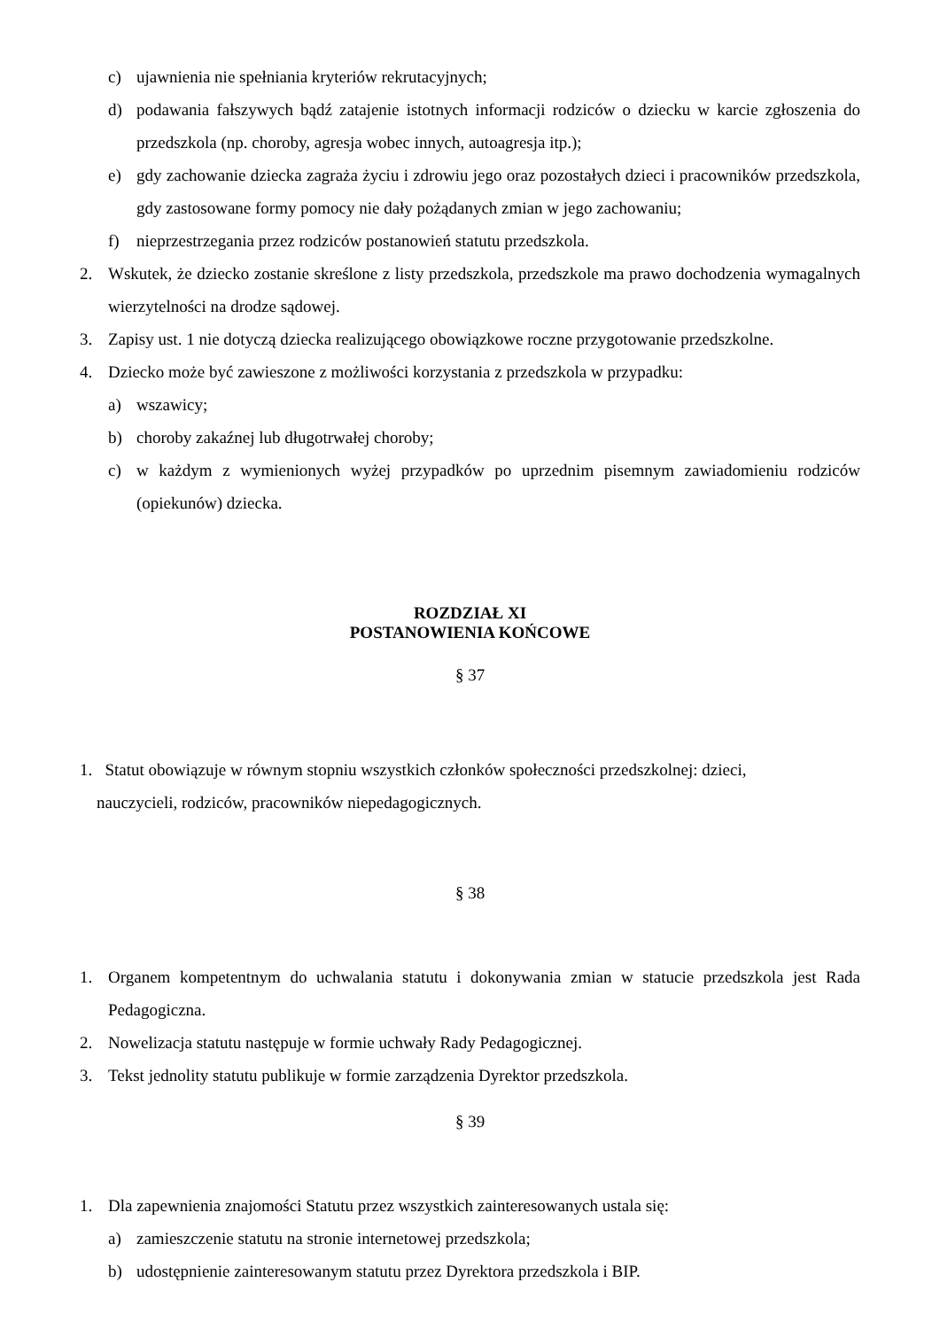c) ujawnienia nie spełniania kryteriów rekrutacyjnych;
d) podawania fałszywych bądź zatajenie istotnych informacji rodziców o dziecku w karcie zgłoszenia do przedszkola (np. choroby, agresja wobec innych, autoagresja itp.);
e) gdy zachowanie dziecka zagraża życiu i zdrowiu jego oraz pozostałych dzieci i pracowników przedszkola, gdy zastosowane formy pomocy nie dały pożądanych zmian w jego zachowaniu;
f) nieprzestrzegania przez rodziców postanowień statutu przedszkola.
2. Wskutek, że dziecko zostanie skreślone z listy przedszkola, przedszkole ma prawo dochodzenia wymagalnych wierzytelności na drodze sądowej.
3. Zapisy ust. 1 nie dotyczą dziecka realizującego obowiązkowe roczne przygotowanie przedszkolne.
4. Dziecko może być zawieszone z możliwości korzystania z przedszkola w przypadku:
a) wszawicy;
b) choroby zakaźnej lub długotrwałej choroby;
c) w każdym z wymienionych wyżej przypadków po uprzednim pisemnym zawiadomieniu rodziców (opiekunów) dziecka.
ROZDZIAŁ XI
POSTANOWIENIA KOŃCOWE
§ 37
1. Statut obowiązuje w równym stopniu wszystkich członków społeczności przedszkolnej: dzieci,
nauczycieli, rodziców, pracowników niepedagogicznych.
§ 38
1. Organem kompetentnym do uchwalania statutu i dokonywania zmian w statucie przedszkola jest Rada Pedagogiczna.
2. Nowelizacja statutu następuje w formie uchwały Rady Pedagogicznej.
3. Tekst jednolity statutu publikuje w formie zarządzenia Dyrektor przedszkola.
§ 39
1. Dla zapewnienia znajomości Statutu przez wszystkich zainteresowanych ustala się:
a) zamieszczenie statutu na stronie internetowej przedszkola;
b) udostępnienie zainteresowanym statutu przez Dyrektora przedszkola i BIP.